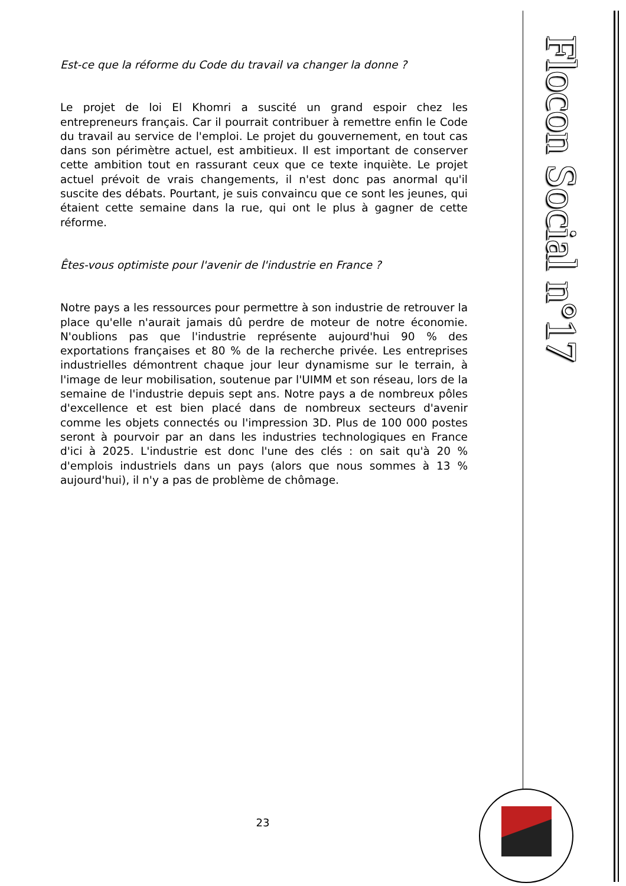Est-ce que la réforme du Code du travail va changer la donne ?
Le projet de loi El Khomri a suscité un grand espoir chez les entrepreneurs français. Car il pourrait contribuer à remettre enfin le Code du travail au service de l'emploi. Le projet du gouvernement, en tout cas dans son périmètre actuel, est ambitieux. Il est important de conserver cette ambition tout en rassurant ceux que ce texte inquiète. Le projet actuel prévoit de vrais changements, il n'est donc pas anormal qu'il suscite des débats. Pourtant, je suis convaincu que ce sont les jeunes, qui étaient cette semaine dans la rue, qui ont le plus à gagner de cette réforme.
Êtes-vous optimiste pour l'avenir de l'industrie en France ?
Notre pays a les ressources pour permettre à son industrie de retrouver la place qu'elle n'aurait jamais dû perdre de moteur de notre économie. N'oublions pas que l'industrie représente aujourd'hui 90 % des exportations françaises et 80 % de la recherche privée. Les entreprises industrielles démontrent chaque jour leur dynamisme sur le terrain, à l'image de leur mobilisation, soutenue par l'UIMM et son réseau, lors de la semaine de l'industrie depuis sept ans. Notre pays a de nombreux pôles d'excellence et est bien placé dans de nombreux secteurs d'avenir comme les objets connectés ou l'impression 3D. Plus de 100 000 postes seront à pourvoir par an dans les industries technologiques en France d'ici à 2025. L'industrie est donc l'une des clés : on sait qu'à 20 % d'emplois industriels dans un pays (alors que nous sommes à 13 % aujourd'hui), il n'y a pas de problème de chômage.
23
Flocon Social n°17